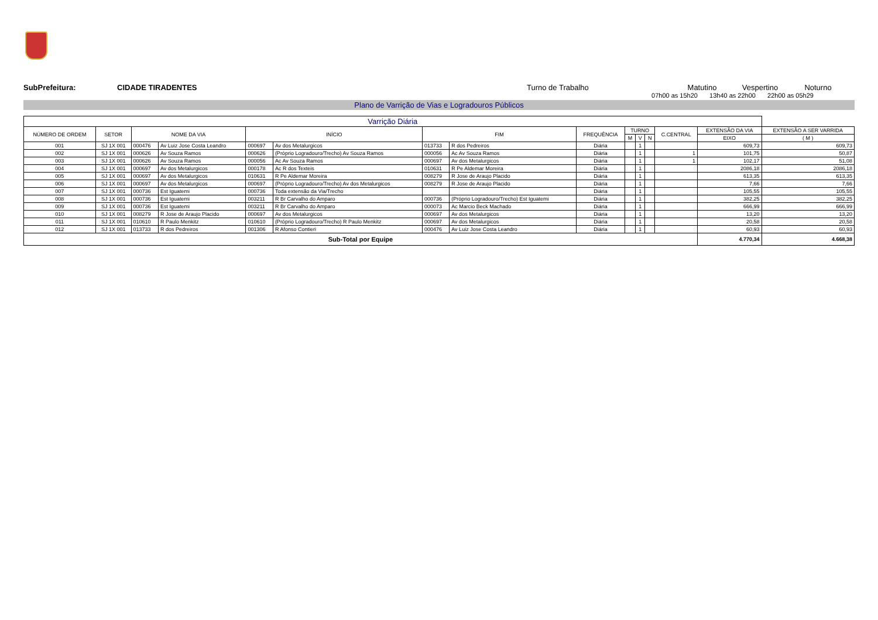SubPrefeitura: CIDADE TIRADENTES Turno de Trabalho Matutino Vespertino Noturno
07h00 as 15h20 13h40 as 22h00 22h00 as 05h29
Plano de Varrição de Vias e Logradouros Públicos
| Varrição Diária | | | | | | | | | | | | | | |
| --- | --- | --- | --- | --- | --- | --- | --- | --- | --- | --- | --- | --- | --- | --- |
| NÚMERO DE ORDEM | SETOR | NOME DA VIA | | INÍCIO | | FIM | | FREQUÊNCIA | TURNO | | | C.CENTRAL | EXTENSÃO DA VIA | EXTENSÃO A SER VARRIDA |
| | | | | | | | | | M | V | N | | EIXO | ( M ) |
| 001 | SJ 1X 001 | 000476 | Av Luiz Jose Costa Leandro | 000697 | Av dos Metalurgicos | 013733 | R dos Pedreiros | Diária | | 1 | | | 609,73 | 609,73 |
| 002 | SJ 1X 001 | 000626 | Av Souza Ramos | 000626 | (Próprio Logradouro/Trecho) Av Souza Ramos | 000056 | Ac Av Souza Ramos | Diária | | 1 | | 1 | 101,75 | 50,87 |
| 003 | SJ 1X 001 | 000626 | Av Souza Ramos | 000056 | Ac Av Souza Ramos | 000697 | Av dos Metalurgicos | Diária | | 1 | | 1 | 102,17 | 51,08 |
| 004 | SJ 1X 001 | 000697 | Av dos Metalurgicos | 000178 | Ac R dos Texteis | 010631 | R Pe Aldemar Moreira | Diária | | 1 | | | 2086,18 | 2086,18 |
| 005 | SJ 1X 001 | 000697 | Av dos Metalurgicos | 010631 | R Pe Aldemar Moreira | 008279 | R Jose de Araujo Placido | Diária | | 1 | | | 613,35 | 613,35 |
| 006 | SJ 1X 001 | 000697 | Av dos Metalurgicos | 000697 | (Próprio Logradouro/Trecho) Av dos Metalurgicos | 008279 | R Jose de Araujo Placido | Diária | | 1 | | | 7,66 | 7,66 |
| 007 | SJ 1X 001 | 000736 | Est Iguatemi | 000736 | Toda extensão da Via/Trecho | | | Diária | | 1 | | | 105,55 | 105,55 |
| 008 | SJ 1X 001 | 000736 | Est Iguatemi | 003211 | R Br Carvalho do Amparo | 000736 | (Próprio Logradouro/Trecho) Est Iguatemi | Diária | | 1 | | | 382,25 | 382,25 |
| 009 | SJ 1X 001 | 000736 | Est Iguatemi | 003211 | R Br Carvalho do Amparo | 000073 | Ac Marcio Beck Machado | Diária | | 1 | | | 666,99 | 666,99 |
| 010 | SJ 1X 001 | 008279 | R Jose de Araujo Placido | 000697 | Av dos Metalurgicos | 000697 | Av dos Metalurgicos | Diária | | 1 | | | 13,20 | 13,20 |
| 011 | SJ 1X 001 | 010610 | R Paulo Menkitz | 010610 | (Próprio Logradouro/Trecho) R Paulo Menkitz | 000697 | Av dos Metalurgicos | Diária | | 1 | | | 20,58 | 20,58 |
| 012 | SJ 1X 001 | 013733 | R dos Pedreiros | 001306 | R Afonso Contieri | 000476 | Av Luiz Jose Costa Leandro | Diária | | 1 | | | 60,93 | 60,93 |
| Sub-Total por Equipe | | | | | | | | | | | | | 4.770,34 | 4.668,38 |